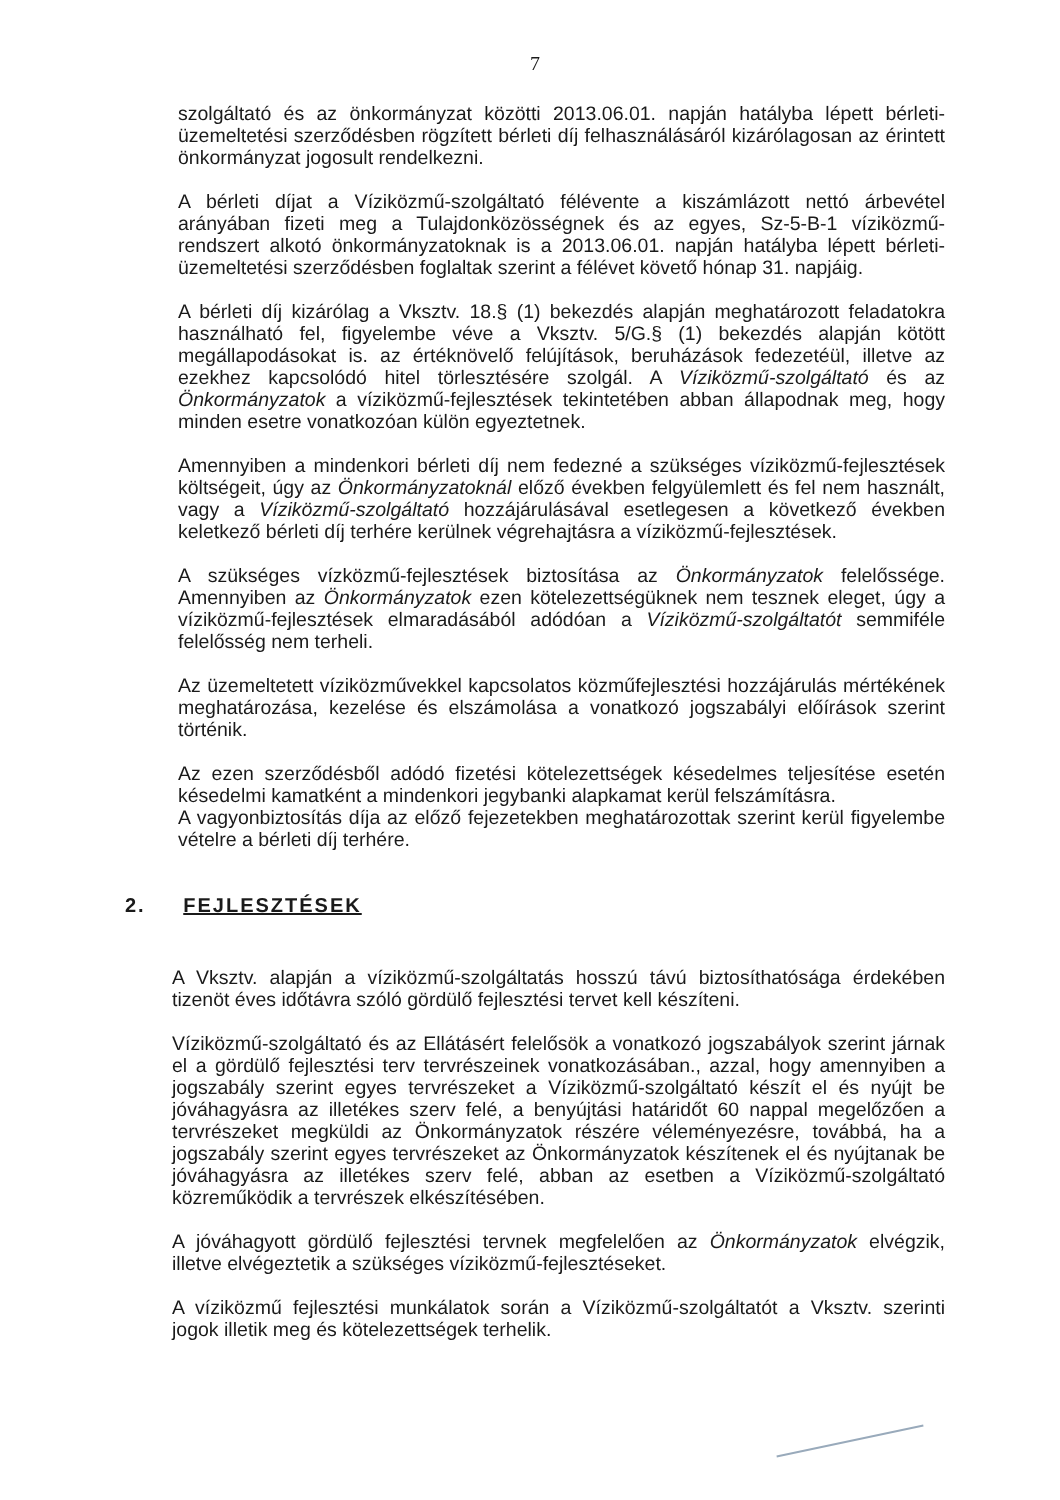7
szolgáltató és az önkormányzat közötti 2013.06.01. napján hatályba lépett bérleti-üzemeltetési szerződésben rögzített bérleti díj felhasználásáról kizárólagosan az érintett önkormányzat jogosult rendelkezni.
A bérleti díjat a Víziközmű-szolgáltató félévente a kiszámlázott nettó árbevétel arányában fizeti meg a Tulajdonközösségnek és az egyes, Sz-5-B-1 víziközmű-rendszert alkotó önkormányzatoknak is a 2013.06.01. napján hatályba lépett bérleti-üzemeltetési szerződésben foglaltak szerint a félévet követő hónap 31. napjáig.
A bérleti díj kizárólag a Vksztv. 18.§ (1) bekezdés alapján meghatározott feladatokra használható fel, figyelembe véve a Vksztv. 5/G.§ (1) bekezdés alapján kötött megállapodásokat is. az értéknövelő felújítások, beruházások fedezetéül, illetve az ezekhez kapcsolódó hitel törlesztésére szolgál. A Víziközmű-szolgáltató és az Önkormányzatok a víziközmű-fejlesztések tekintetében abban állapodnak meg, hogy minden esetre vonatkozóan külön egyeztetnek.
Amennyiben a mindenkori bérleti díj nem fedezné a szükséges víziközmű-fejlesztések költségeit, úgy az Önkormányzatoknál előző években felgyülemlett és fel nem használt, vagy a Víziközmű-szolgáltató hozzájárulásával esetlegesen a következő években keletkező bérleti díj terhére kerülnek végrehajtásra a víziközmű-fejlesztések.
A szükséges vízközmű-fejlesztések biztosítása az Önkormányzatok felelőssége. Amennyiben az Önkormányzatok ezen kötelezettségüknek nem tesznek eleget, úgy a víziközmű-fejlesztések elmaradásából adódóan a Víziközmű-szolgáltatót semmiféle felelősség nem terheli.
Az üzemeltetett víziközművekkel kapcsolatos közműfejlesztési hozzájárulás mértékének meghatározása, kezelése és elszámolása a vonatkozó jogszabályi előírások szerint történik.
Az ezen szerződésből adódó fizetési kötelezettségek késedelmes teljesítése esetén késedelmi kamatként a mindenkori jegybanki alapkamat kerül felszámításra.
A vagyonbiztosítás díja az előző fejezetekben meghatározottak szerint kerül figyelembe vételre a bérleti díj terhére.
2. FEJLESZTÉSEK
A Vksztv. alapján a víziközmű-szolgáltatás hosszú távú biztosíthatósága érdekében tizenöt éves időtávra szóló gördülő fejlesztési tervet kell készíteni.
Víziközmű-szolgáltató és az Ellátásért felelősök a vonatkozó jogszabályok szerint járnak el a gördülő fejlesztési terv tervrészeinek vonatkozásában., azzal, hogy amennyiben a jogszabály szerint egyes tervrészeket a Víziközmű-szolgáltató készít el és nyújt be jóváhagyásra az illetékes szerv felé, a benyújtási határidőt 60 nappal megelőzően a tervrészeket megküldi az Önkormányzatok részére véleményezésre, továbbá, ha a jogszabály szerint egyes tervrészeket az Önkormányzatok készítenek el és nyújtanak be jóváhagyásra az illetékes szerv felé, abban az esetben a Víziközmű-szolgáltató közreműködik a tervrészek elkészítésében.
A jóváhagyott gördülő fejlesztési tervnek megfelelően az Önkormányzatok elvégzik, illetve elvégeztetik a szükséges víziközmű-fejlesztéseket.
A víziközmű fejlesztési munkálatok során a Víziközmű-szolgáltatót a Vksztv. szerinti jogok illetik meg és kötelezettségek terhelik.